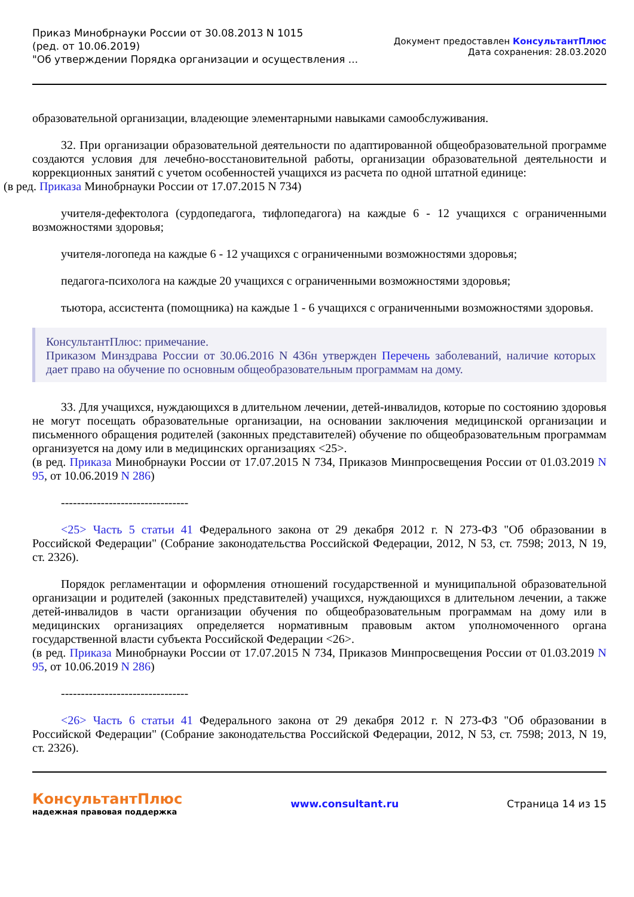Приказ Минобрнауки России от 30.08.2013 N 1015
(ред. от 10.06.2019)
"Об утверждении Порядка организации и осуществления ...
Документ предоставлен КонсультантПлюс
Дата сохранения: 28.03.2020
образовательной организации, владеющие элементарными навыками самообслуживания.
32. При организации образовательной деятельности по адаптированной общеобразовательной программе создаются условия для лечебно-восстановительной работы, организации образовательной деятельности и коррекционных занятий с учетом особенностей учащихся из расчета по одной штатной единице:
(в ред. Приказа Минобрнауки России от 17.07.2015 N 734)
учителя-дефектолога (сурдопедагога, тифлопедагога) на каждые 6 - 12 учащихся с ограниченными возможностями здоровья;
учителя-логопеда на каждые 6 - 12 учащихся с ограниченными возможностями здоровья;
педагога-психолога на каждые 20 учащихся с ограниченными возможностями здоровья;
тьютора, ассистента (помощника) на каждые 1 - 6 учащихся с ограниченными возможностями здоровья.
КонсультантПлюс: примечание.
Приказом Минздрава России от 30.06.2016 N 436н утвержден Перечень заболеваний, наличие которых дает право на обучение по основным общеобразовательным программам на дому.
33. Для учащихся, нуждающихся в длительном лечении, детей-инвалидов, которые по состоянию здоровья не могут посещать образовательные организации, на основании заключения медицинской организации и письменного обращения родителей (законных представителей) обучение по общеобразовательным программам организуется на дому или в медицинских организациях <25>.
(в ред. Приказа Минобрнауки России от 17.07.2015 N 734, Приказов Минпросвещения России от 01.03.2019 N 95, от 10.06.2019 N 286)
--------------------------------
<25> Часть 5 статьи 41 Федерального закона от 29 декабря 2012 г. N 273-ФЗ "Об образовании в Российской Федерации" (Собрание законодательства Российской Федерации, 2012, N 53, ст. 7598; 2013, N 19, ст. 2326).
Порядок регламентации и оформления отношений государственной и муниципальной образовательной организации и родителей (законных представителей) учащихся, нуждающихся в длительном лечении, а также детей-инвалидов в части организации обучения по общеобразовательным программам на дому или в медицинских организациях определяется нормативным правовым актом уполномоченного органа государственной власти субъекта Российской Федерации <26>.
(в ред. Приказа Минобрнауки России от 17.07.2015 N 734, Приказов Минпросвещения России от 01.03.2019 N 95, от 10.06.2019 N 286)
--------------------------------
<26> Часть 6 статьи 41 Федерального закона от 29 декабря 2012 г. N 273-ФЗ "Об образовании в Российской Федерации" (Собрание законодательства Российской Федерации, 2012, N 53, ст. 7598; 2013, N 19, ст. 2326).
КонсультантПлюс
надежная правовая поддержка
www.consultant.ru Страница 14 из 15